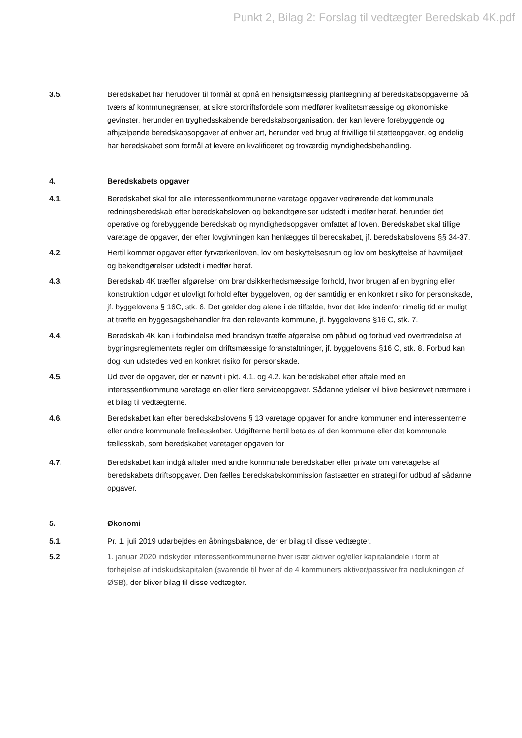Punkt 2, Bilag 2: Forslag til vedtægter Beredskab 4K.pdf
3.5. Beredskabet har herudover til formål at opnå en hensigtsmæssig planlægning af beredskabsopgaverne på tværs af kommunegrænser, at sikre stordriftsfordele som medfører kvalitetsmæssige og økonomiske gevinster, herunder en tryghedsskabende beredskabsorganisation, der kan levere forebyggende og afhjælpende beredskabsopgaver af enhver art, herunder ved brug af frivillige til støtteopgaver, og endelig har beredskabet som formål at levere en kvalificeret og troværdig myndighedsbehandling.
4. Beredskabets opgaver
4.1. Beredskabet skal for alle interessentkommunerne varetage opgaver vedrørende det kommunale redningsberedskab efter beredskabsloven og bekendtgørelser udstedt i medfør heraf, herunder det operative og forebyggende beredskab og myndighedsopgaver omfattet af loven. Beredskabet skal tillige varetage de opgaver, der efter lovgivningen kan henlægges til beredskabet, jf. beredskabslovens §§ 34-37.
4.2. Hertil kommer opgaver efter fyrværkeriloven, lov om beskyttelsesrum og lov om beskyttelse af havmiljøet og bekendtgørelser udstedt i medfør heraf.
4.3. Beredskab 4K træffer afgørelser om brandsikkerhedsmæssige forhold, hvor brugen af en bygning eller konstruktion udgør et ulovligt forhold efter byggeloven, og der samtidig er en konkret risiko for personskade, jf. byggelovens § 16C, stk. 6. Det gælder dog alene i de tilfælde, hvor det ikke indenfor rimelig tid er muligt at træffe en byggesagsbehandler fra den relevante kommune, jf. byggelovens §16 C, stk. 7.
4.4. Beredskab 4K kan i forbindelse med brandsyn træffe afgørelse om påbud og forbud ved overtrædelse af bygningsreglementets regler om driftsmæssige foranstaltninger, jf. byggelovens §16 C, stk. 8. Forbud kan dog kun udstedes ved en konkret risiko for personskade.
4.5. Ud over de opgaver, der er nævnt i pkt. 4.1. og 4.2. kan beredskabet efter aftale med en interessentkommune varetage en eller flere serviceopgaver. Sådanne ydelser vil blive beskrevet nærmere i et bilag til vedtægterne.
4.6. Beredskabet kan efter beredskabslovens § 13 varetage opgaver for andre kommuner end interessenterne eller andre kommunale fællesskaber. Udgifterne hertil betales af den kommune eller det kommunale fællesskab, som beredskabet varetager opgaven for
4.7. Beredskabet kan indgå aftaler med andre kommunale beredskaber eller private om varetagelse af beredskabets driftsopgaver. Den fælles beredskabskommission fastsætter en strategi for udbud af sådanne opgaver.
5. Økonomi
5.1. Pr. 1. juli 2019 udarbejdes en åbningsbalance, der er bilag til disse vedtægter.
5.2 1. januar 2020 indskyder interessentkommunerne hver især aktiver og/eller kapitalandele i form af forhøjelse af indskudskapitalen (svarende til hver af de 4 kommuners aktiver/passiver fra nedlukningen af ØSB), der bliver bilag til disse vedtægter.